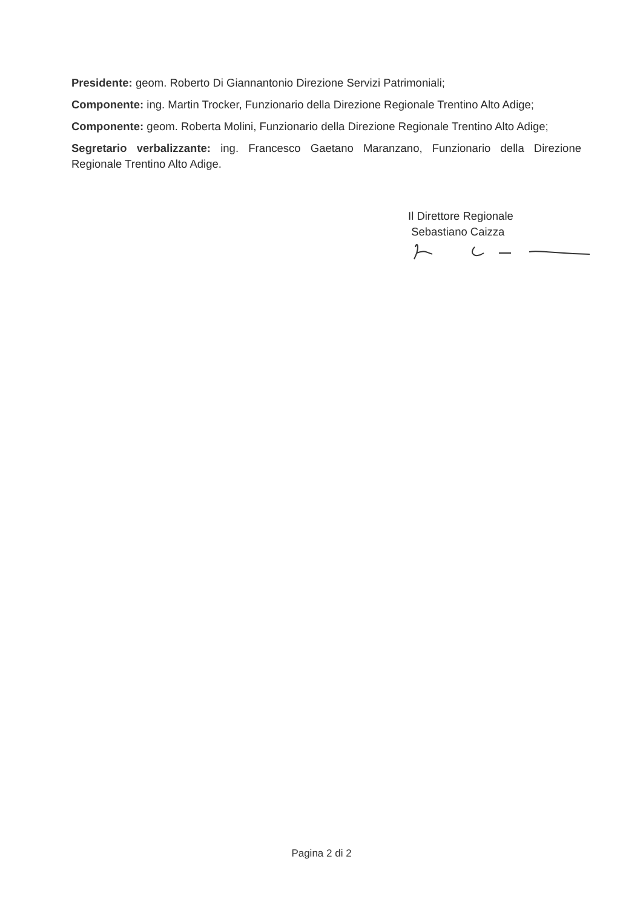Presidente: geom. Roberto Di Giannantonio Direzione Servizi Patrimoniali;
Componente: ing. Martin Trocker, Funzionario della Direzione Regionale Trentino Alto Adige;
Componente: geom. Roberta Molini, Funzionario della Direzione Regionale Trentino Alto Adige;
Segretario verbalizzante: ing. Francesco Gaetano Maranzano, Funzionario della Direzione Regionale Trentino Alto Adige.
Il Direttore Regionale
Sebastiano Caizza
Pagina 2 di 2